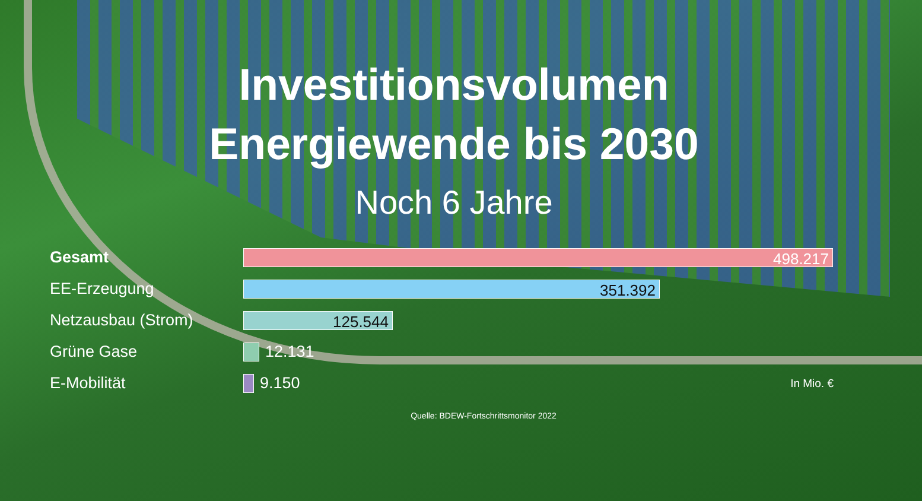Investitionsvolumen
Energiewende bis 2030
Noch 6 Jahre
Gesamt
498.217
EE-Erzeugung
351.392
Netzausbau (Strom)
125.544
Grüne Gase 12.131
E-Mobilität 9.150 In Mio. €
Quelle: BDEW-Fortschrittsmonitor 2022